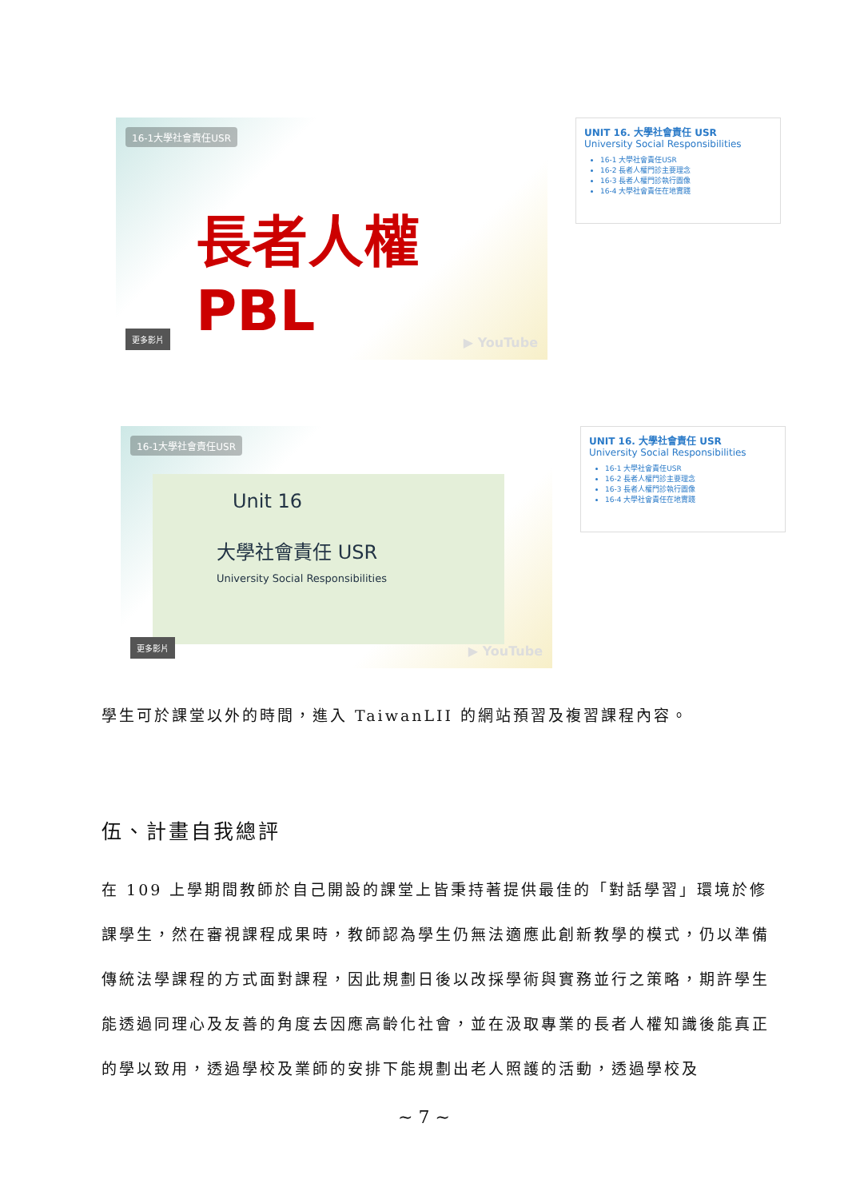16-1大學社會責任USR
長者人權 PBL
更多影片 ▶ YouTube
UNIT 16. 大學社會責任 USR
University Social Responsibilities
16-1 大學社會責任USR
16-2 長者人權門診主要理念
16-3 長者人權門診執行圖像
16-4 大學社會責任在地實踐
16-1大學社會責任USR
Unit 16
大學社會責任 USR
University Social Responsibilities
更多影片 ▶ YouTube
UNIT 16. 大學社會責任 USR
University Social Responsibilities
16-1 大學社會責任USR
16-2 長者人權門診主要理念
16-3 長者人權門診執行圖像
16-4 大學社會責任在地實踐
學生可於課堂以外的時間，進入 TaiwanLII 的網站預習及複習課程內容。
伍、計畫自我總評
在 109 上學期間教師於自己開設的課堂上皆秉持著提供最佳的「對話學習」環境於修課學生，然在審視課程成果時，教師認為學生仍無法適應此創新教學的模式，仍以準備傳統法學課程的方式面對課程，因此規劃日後以改採學術與實務並行之策略，期許學生能透過同理心及友善的角度去因應高齡化社會，並在汲取專業的長者人權知識後能真正的學以致用，透過學校及業師的安排下能規劃出老人照護的活動，透過學校及
~ 7 ~